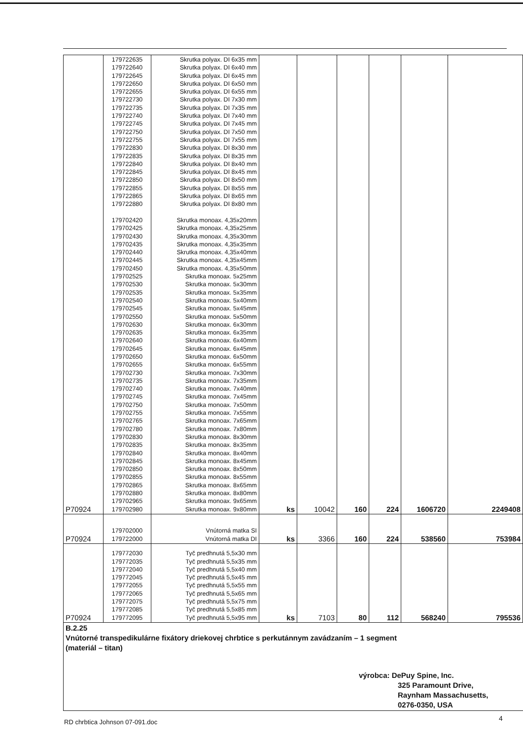| P70924 | 179722635 179722640 179722645 179722650 179722655 179722730 179722735 179722740 179722745 179722750 179722755 179722830 179722835 179722840 179722845 179722850 179722855 179722865 179722880 179702420 179702425 179702430 179702435 179702440 179702445 179702450 179702525 179702530 179702535 179702540 179702545 179702550 179702630 179702635 179702640 179702645 179702650 179702655 179702730 179702735 179702740 179702745 179702750 179702755 179702765 179702780 179702830 179702835 179702840 179702845 179702850 179702855 179702865 179702880 179702965 179702980 | Skrutka polyax. DI 6x35 mm Skrutka polyax. DI 6x40 mm Skrutka polyax. DI 6x45 mm Skrutka polyax. DI 6x50 mm Skrutka polyax. DI 6x55 mm Skrutka polyax. DI 7x30 mm Skrutka polyax. DI 7x35 mm Skrutka polyax. DI 7x40 mm Skrutka polyax. DI 7x45 mm Skrutka polyax. DI 7x50 mm Skrutka polyax. DI 7x55 mm Skrutka polyax. DI 8x30 mm Skrutka polyax. DI 8x35 mm Skrutka polyax. DI 8x40 mm Skrutka polyax. DI 8x45 mm Skrutka polyax. DI 8x50 mm Skrutka polyax. DI 8x55 mm Skrutka polyax. DI 8x65 mm Skrutka polyax. DI 8x80 mm Skrutka monoax. 4,35x20mm Skrutka monoax. 4,35x25mm Skrutka monoax. 4,35x30mm Skrutka monoax. 4,35x35mm Skrutka monoax. 4,35x40mm Skrutka monoax. 4,35x45mm Skrutka monoax. 4,35x50mm Skrutka monoax. 5x25mm Skrutka monoax. 5x30mm Skrutka monoax. 5x35mm Skrutka monoax. 5x40mm Skrutka monoax. 5x45mm Skrutka monoax. 5x50mm Skrutka monoax. 6x30mm Skrutka monoax. 6x35mm Skrutka monoax. 6x40mm Skrutka monoax. 6x45mm Skrutka monoax. 6x50mm Skrutka monoax. 6x55mm Skrutka monoax. 7x30mm Skrutka monoax. 7x35mm Skrutka monoax. 7x40mm Skrutka monoax. 7x45mm Skrutka monoax. 7x50mm Skrutka monoax. 7x55mm Skrutka monoax. 7x65mm Skrutka monoax. 7x80mm Skrutka monoax. 8x30mm Skrutka monoax. 8x35mm Skrutka monoax. 8x40mm Skrutka monoax. 8x45mm Skrutka monoax. 8x50mm Skrutka monoax. 8x55mm Skrutka monoax. 8x65mm Skrutka monoax. 8x80mm Skrutka monoax. 9x65mm Skrutka monoax. 9x80mm | ks | 10042 | 160 | 224 | 1606720 | 2249408 |
| P70924 | 179702000 179722000 | Vnútorná matka SI Vnútorná matka DI | ks | 3366 | 160 | 224 | 538560 | 753984 |
| P70924 | 179772030 179772035 179772040 179772045 179772055 179772065 179772075 179772085 179772095 | Tyč predhnutá 5,5x30 mm Tyč predhnutá 5,5x35 mm Tyč predhnutá 5,5x40 mm Tyč predhnutá 5,5x45 mm Tyč predhnutá 5,5x55 mm Tyč predhnutá 5,5x65 mm Tyč predhnutá 5,5x75 mm Tyč predhnutá 5,5x85 mm Tyč predhnutá 5,5x95 mm | ks | 7103 | 80 | 112 | 568240 | 795536 |
| B.2.25 Vnútorné transpedikulárne fixátory driekovej chrbtice s perkutánnym zavádzaním – 1 segment (materiál – titan) výrobca: DePuy Spine, Inc. 325 Paramount Drive, Raynham Massachusetts, 0276-0350, USA | | | | | | | | |
RD chrbtica Johnson 07-091.doc 4